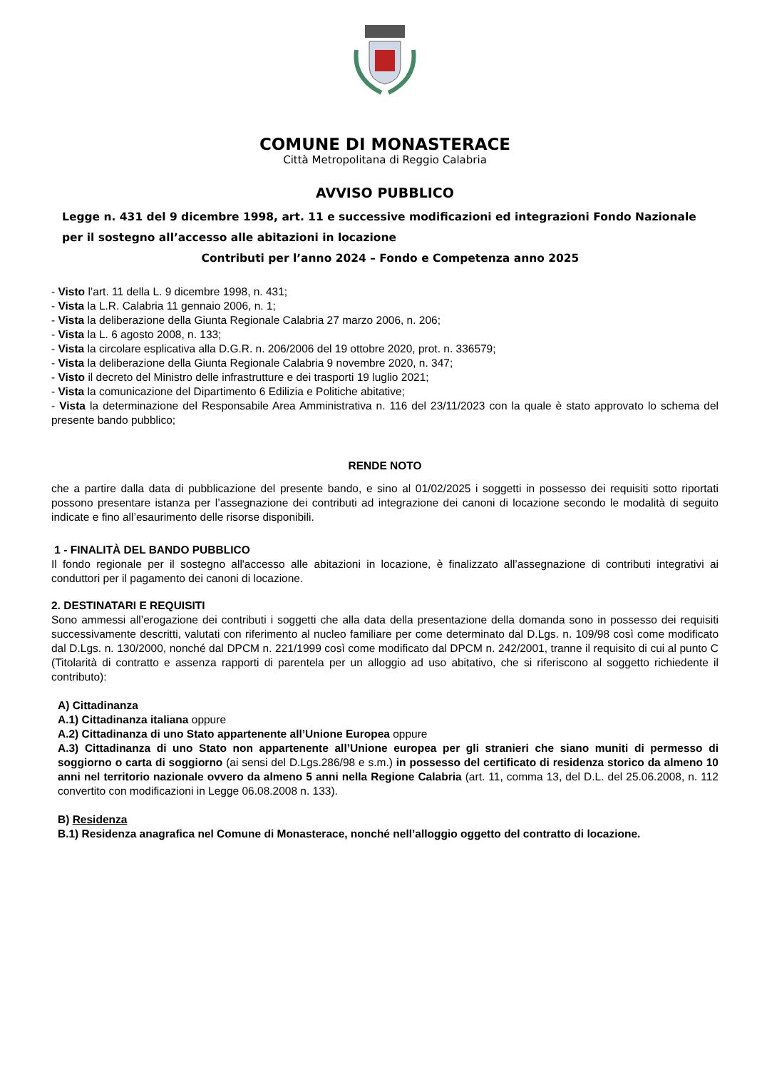COMUNE DI MONASTERACE
Città Metropolitana di Reggio Calabria
AVVISO PUBBLICO
Legge n. 431 del 9 dicembre 1998, art. 11 e successive modificazioni ed integrazioni Fondo Nazionale per il sostegno all’accesso alle abitazioni in locazione
Contributi per l’anno 2024 – Fondo e Competenza anno 2025
- Visto l’art. 11 della L. 9 dicembre 1998, n. 431;
- Vista la L.R. Calabria 11 gennaio 2006, n. 1;
- Vista la deliberazione della Giunta Regionale Calabria 27 marzo 2006, n. 206;
- Vista la L. 6 agosto 2008, n. 133;
- Vista la circolare esplicativa alla D.G.R. n. 206/2006 del 19 ottobre 2020, prot. n. 336579;
- Vista la deliberazione della Giunta Regionale Calabria 9 novembre 2020, n. 347;
- Visto il decreto del Ministro delle infrastrutture e dei trasporti 19 luglio 2021;
- Vista la comunicazione del Dipartimento 6 Edilizia e Politiche abitative;
- Vista la determinazione del Responsabile Area Amministrativa n. 116 del 23/11/2023 con la quale è stato approvato lo schema del presente bando pubblico;
RENDE NOTO
che a partire dalla data di pubblicazione del presente bando, e sino al 01/02/2025 i soggetti in possesso dei requisiti sotto riportati possono presentare istanza per l’assegnazione dei contributi ad integrazione dei canoni di locazione secondo le modalità di seguito indicate e fino all’esaurimento delle risorse disponibili.
1 - FINALITÀ DEL BANDO PUBBLICO
Il fondo regionale per il sostegno all'accesso alle abitazioni in locazione, è finalizzato all’assegnazione di contributi integrativi ai conduttori per il pagamento dei canoni di locazione.
2. DESTINATARI E REQUISITI
Sono ammessi all’erogazione dei contributi i soggetti che alla data della presentazione della domanda sono in possesso dei requisiti successivamente descritti, valutati con riferimento al nucleo familiare per come determinato dal D.Lgs. n. 109/98 così come modificato dal D.Lgs. n. 130/2000, nonché dal DPCM n. 221/1999 così come modificato dal DPCM n. 242/2001, tranne il requisito di cui al punto C (Titolarità di contratto e assenza rapporti di parentela per un alloggio ad uso abitativo, che si riferiscono al soggetto richiedente il contributo):
A) Cittadinanza
A.1) Cittadinanza italiana oppure
A.2) Cittadinanza di uno Stato appartenente all’Unione Europea oppure
A.3) Cittadinanza di uno Stato non appartenente all’Unione europea per gli stranieri che siano muniti di permesso di soggiorno o carta di soggiorno (ai sensi del D.Lgs.286/98 e s.m.) in possesso del certificato di residenza storico da almeno 10 anni nel territorio nazionale ovvero da almeno 5 anni nella Regione Calabria (art. 11, comma 13, del D.L. del 25.06.2008, n. 112 convertito con modificazioni in Legge 06.08.2008 n. 133).
B) Residenza
B.1) Residenza anagrafica nel Comune di Monasterace, nonché nell’alloggio oggetto del contratto di locazione.